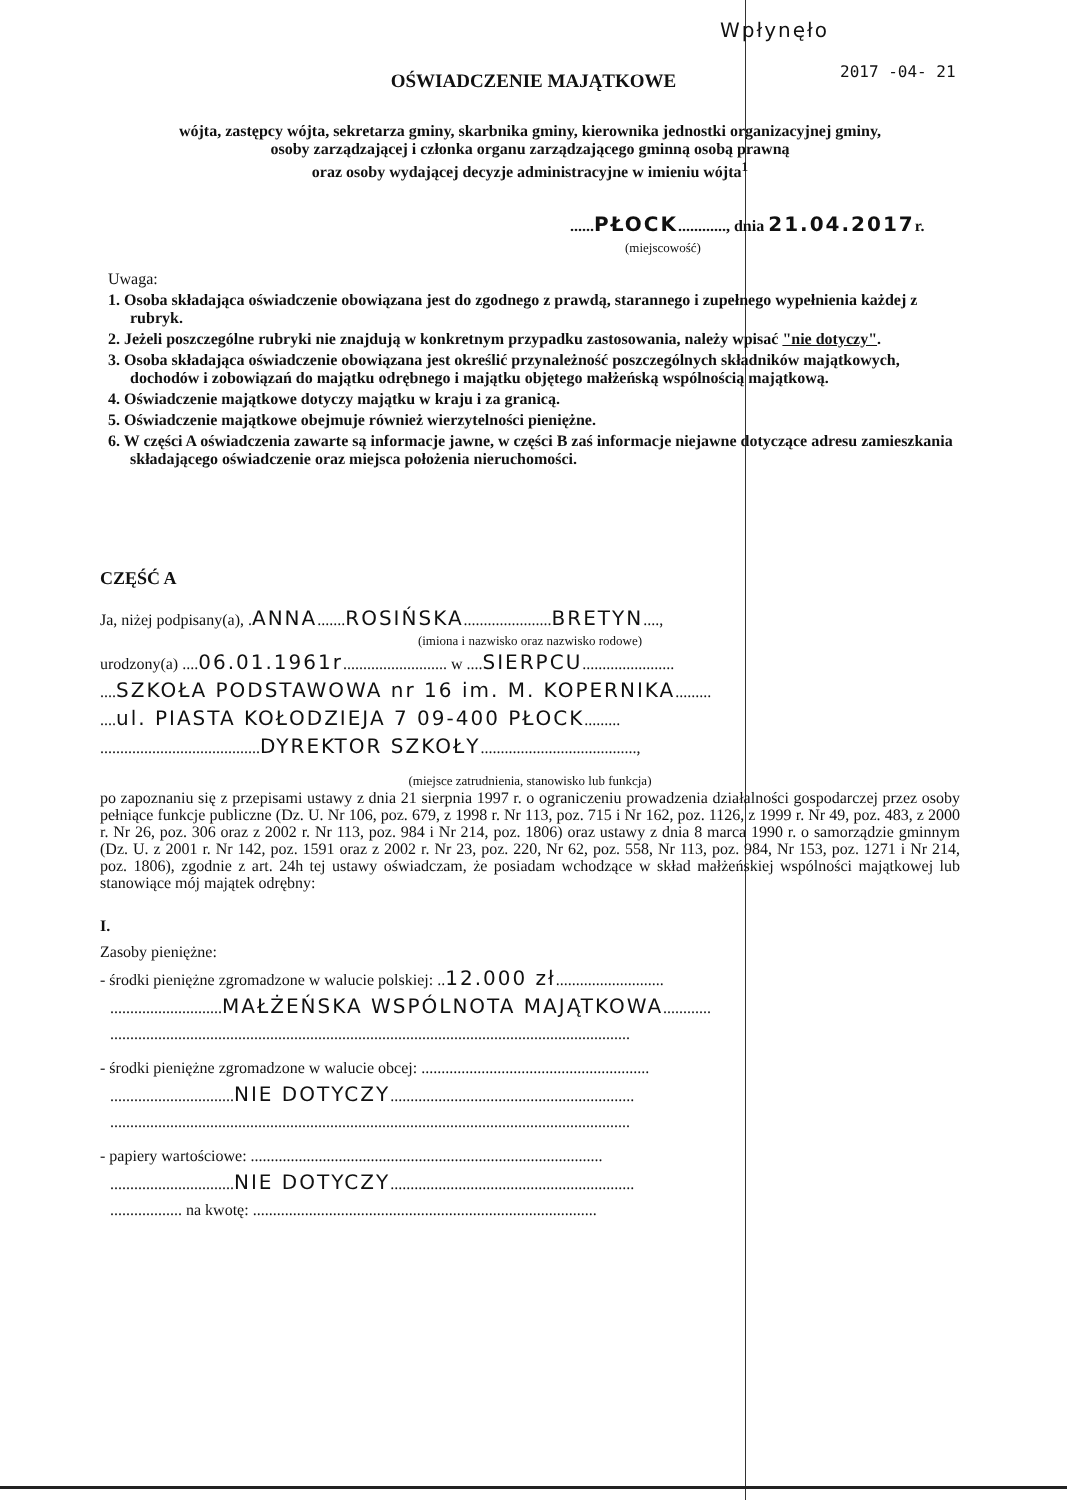Wpłynęło
2017 -04- 21
OŚWIADCZENIE MAJĄTKOWE
wójta, zastępcy wójta, sekretarza gminy, skarbnika gminy, kierownika jednostki organizacyjnej gminy,
osoby zarządzającej i członka organu zarządzającego gminną osobą prawną
oraz osoby wydającej decyzje administracyjne w imieniu wójta<sup>1</sup>
......PŁOCK............, dnia 21.04.2017r.
(miejscowość)
Uwaga:
1. Osoba składająca oświadczenie obowiązana jest do zgodnego z prawdą, starannego i zupełnego wypełnienia każdej z rubryk.
2. Jeżeli poszczególne rubryki nie znajdują w konkretnym przypadku zastosowania, należy wpisać "nie dotyczy".
3. Osoba składająca oświadczenie obowiązana jest określić przynależność poszczególnych składników majątkowych, dochodów i zobowiązań do majątku odrębnego i majątku objętego małżeńską wspólnością majątkową.
4. Oświadczenie majątkowe dotyczy majątku w kraju i za granicą.
5. Oświadczenie majątkowe obejmuje również wierzytelności pieniężne.
6. W części A oświadczenia zawarte są informacje jawne, w części B zaś informacje niejawne dotyczące adresu zamieszkania składającego oświadczenie oraz miejsca położenia nieruchomości.
CZĘŚĆ A
Ja, niżej podpisany(a), .ANNA.......ROSIŃSKA......................BRETYN....,
(imiona i nazwisko oraz nazwisko rodowe)
urodzony(a) ....06.01.1961r.......................... w ....SIERPCU.......................
....SZKOŁA PODSTAWOWA nr 16 im. M. KOPERNIKA.........
....ul. PIASTA KOŁODZIEJA 7 09-400 PŁOCK.........
........................................DYREKTOR SZKOŁY.......................................,
(miejsce zatrudnienia, stanowisko lub funkcja)
po zapoznaniu się z przepisami ustawy z dnia 21 sierpnia 1997 r. o ograniczeniu prowadzenia działalności gospodarczej przez osoby pełniące funkcje publiczne (Dz. U. Nr 106, poz. 679, z 1998 r. Nr 113, poz. 715 i Nr 162, poz. 1126, z 1999 r. Nr 49, poz. 483, z 2000 r. Nr 26, poz. 306 oraz z 2002 r. Nr 113, poz. 984 i Nr 214, poz. 1806) oraz ustawy z dnia 8 marca 1990 r. o samorządzie gminnym (Dz. U. z 2001 r. Nr 142, poz. 1591 oraz z 2002 r. Nr 23, poz. 220, Nr 62, poz. 558, Nr 113, poz. 984, Nr 153, poz. 1271 i Nr 214, poz. 1806), zgodnie z art. 24h tej ustawy oświadczam, że posiadam wchodzące w skład małżeńskiej wspólności majątkowej lub stanowiące mój majątek odrębny:
I.
Zasoby pieniężne:
- środki pieniężne zgromadzone w walucie polskiej: ..12.000 zł...........................
............................MAŁŻEŃSKA WSPÓLNOTA MAJĄTKOWA............
..................................................................................................................................
- środki pieniężne zgromadzone w walucie obcej: .........................................................
...............................NIE DOTYCZY.............................................................
..................................................................................................................................
- papiery wartościowe: ........................................................................................
...............................NIE DOTYCZY.............................................................
.................. na kwotę: ......................................................................................